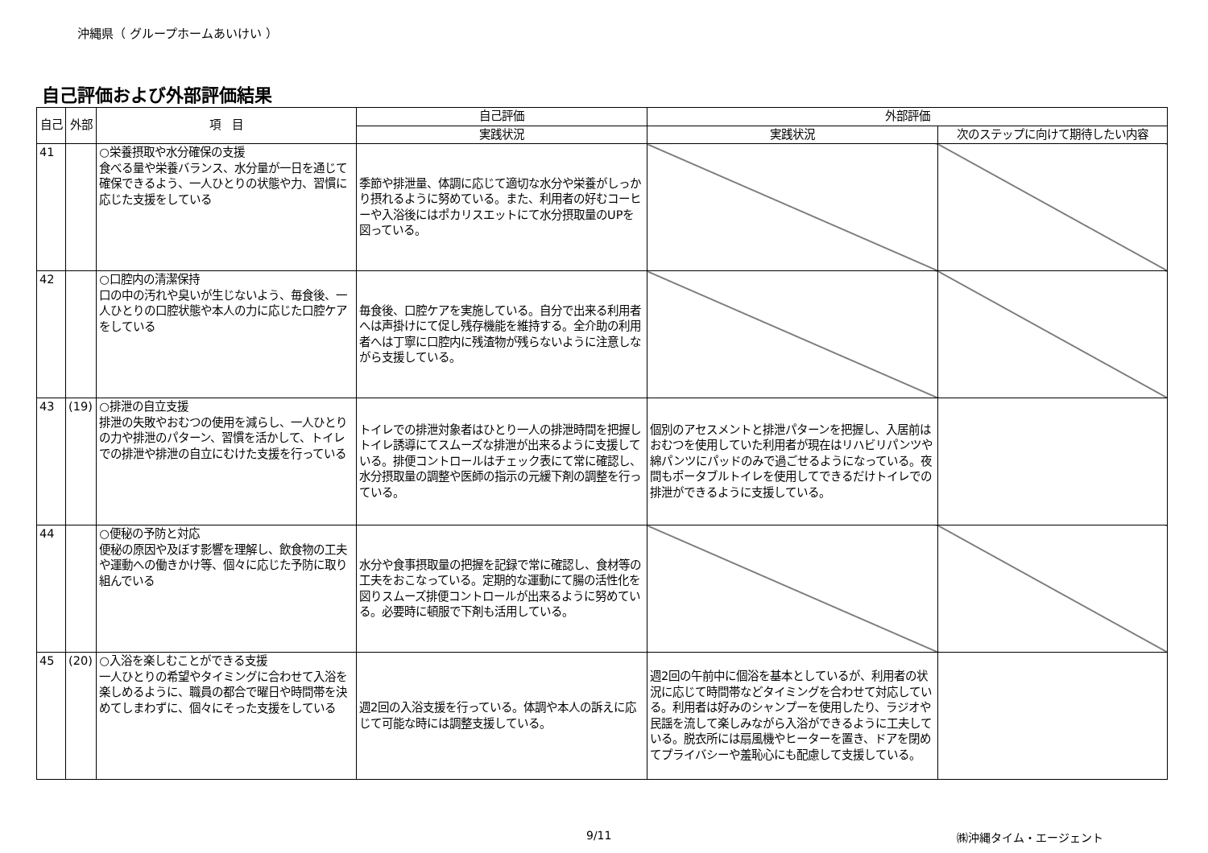沖縄県（ グループホームあいけい ）
自己評価および外部評価結果
| 自己 | 外部 | 項 目 | 自己評価 | 外部評価 | |
| --- | --- | --- | --- | --- | --- |
| | | | 実践状況 | 実践状況 | 次のステップに向けて期待したい内容 |
| 41 | | ○栄養摂取や水分確保の支援 食べる量や栄養バランス、水分量が一日を通じて確保できるよう、一人ひとりの状態や力、習慣に応じた支援をしている | 季節や排泄量、体調に応じて適切な水分や栄養がしっかり摂れるように努めている。また、利用者の好むコーヒーや入浴後にはポカリスエットにて水分摂取量のUPを図っている。 | | |
| 42 | | ○口腔内の清潔保持 口の中の汚れや臭いが生じないよう、毎食後、一人ひとりの口腔状態や本人の力に応じた口腔ケアをしている | 毎食後、口腔ケアを実施している。自分で出来る利用者へは声掛けにて促し残存機能を維持する。全介助の利用者へは丁寧に口腔内に残渣物が残らないように注意しながら支援している。 | | |
| 43 | (19) | ○排泄の自立支援 排泄の失敗やおむつの使用を減らし、一人ひとりの力や排泄のパターン、習慣を活かして、トイレでの排泄や排泄の自立にむけた支援を行っている | トイレでの排泄対象者はひとり一人の排泄時間を把握しトイレ誘導にてスムーズな排泄が出来るように支援している。排便コントロールはチェック表にて常に確認し、水分摂取量の調整や医師の指示の元緩下剤の調整を行っている。 | 個別のアセスメントと排泄パターンを把握し、入居前はおむつを使用していた利用者が現在はリハビリパンツや綿パンツにパッドのみで過ごせるようになっている。夜間もポータブルトイレを使用してできるだけトイレでの排泄ができるように支援している。 | |
| 44 | | ○便秘の予防と対応 便秘の原因や及ぼす影響を理解し、飲食物の工夫や運動への働きかけ等、個々に応じた予防に取り組んでいる | 水分や食事摂取量の把握を記録で常に確認し、食材等の工夫をおこなっている。定期的な運動にて腸の活性化を図りスムーズ排便コントロールが出来るように努めている。必要時に頓服で下剤も活用している。 | | |
| 45 | (20) | ○入浴を楽しむことができる支援 一人ひとりの希望やタイミングに合わせて入浴を楽しめるように、職員の都合で曜日や時間帯を決めてしまわずに、個々にそった支援をしている | 週2回の入浴支援を行っている。体調や本人の訴えに応じて可能な時には調整支援している。 | 週2回の午前中に個浴を基本としているが、利用者の状況に応じて時間帯などタイミングを合わせて対応している。利用者は好みのシャンプーを使用したり、ラジオや民謡を流して楽しみながら入浴ができるように工夫している。脱衣所には扇風機やヒーターを置き、ドアを閉めてプライバシーや羞恥心にも配慮して支援している。 | |
9/11 ㈱沖縄タイム・エージェント